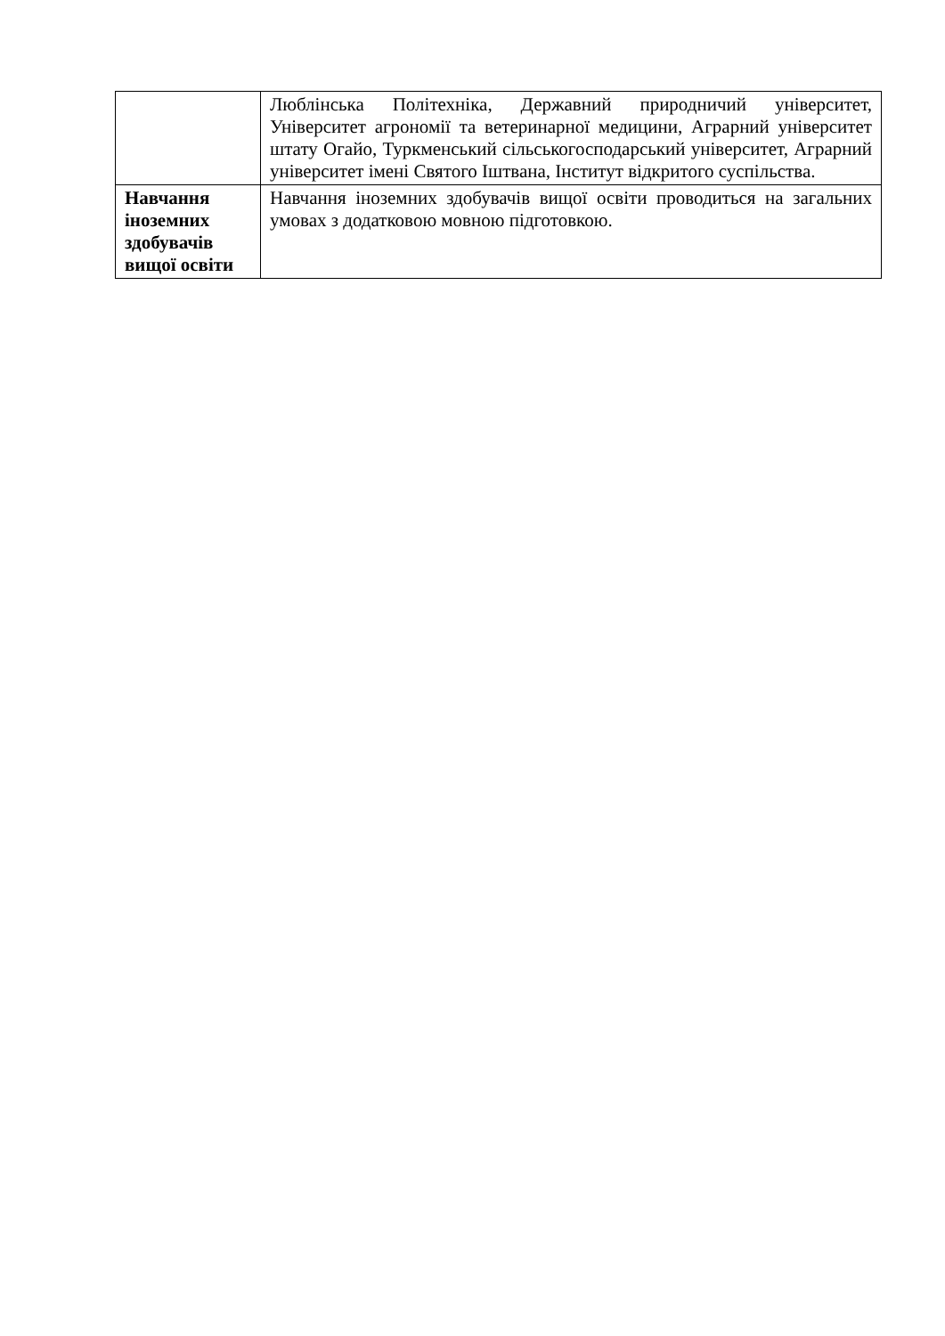| | Люблінська Політехніка, Державний природничий університет, Університет агрономії та ветеринарної медицини, Аграрний університет штату Огайо, Туркменський сільськогосподарський університет, Аграрний університет імені Святого Іштвана, Інститут відкритого суспільства. |
| Навчання іноземних здобувачів вищої освіти | Навчання іноземних здобувачів вищої освіти проводиться на загальних умовах з додатковою мовною підготовкою. |